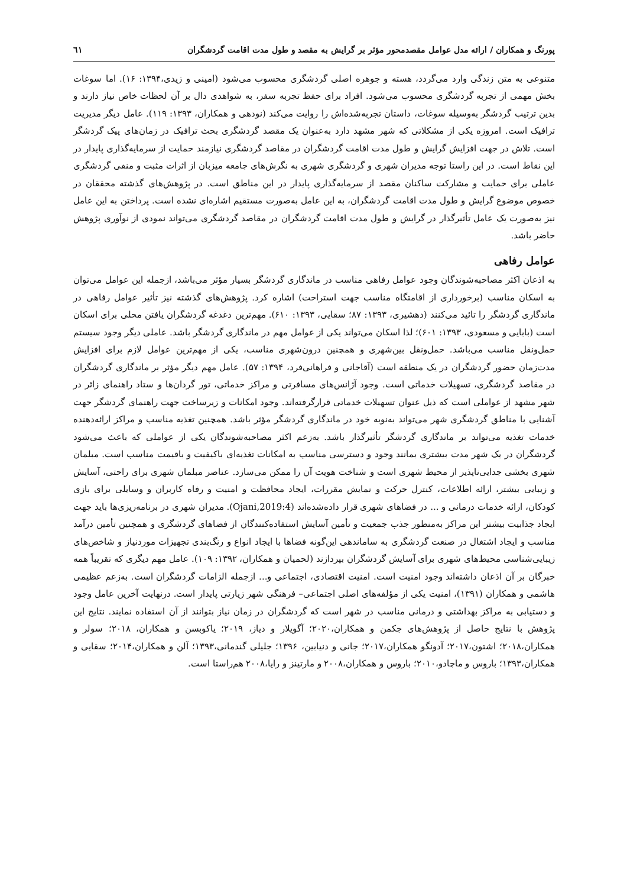پورنگ و همکاران / ارائه مدل عوامل مقصدمحور مؤثر بر گرایش به مقصد و طول مدت اقامت گردشگران ٦١
متنوعی به متن زندگی وارد می‌گردد، هسته و جوهره اصلی گردشگری محسوب می‌شود (امینی و زیدی،۱۳۹۴: ۱۶). اما سوغات بخش مهمی از تجربه گردشگری محسوب می‌شود. افراد برای حفظ تجربه سفر، به شواهدی دال بر آن لحظات خاص نیاز دارند و بدین ترتیب گردشگر به‌وسیله سوغات، داستان تجربه‌شده‌اش را روایت می‌کند (نودهی و همکاران، ۱۳۹۳: ۱۱۹). عامل دیگر مدیریت ترافیک است. امروزه یکی از مشکلاتی که شهر مشهد دارد به‌عنوان یک مقصد گردشگری بحث ترافیک در زمان‌های پیک گردشگر است. تلاش در جهت افزایش گرایش و طول مدت اقامت گردشگران در مقاصد گردشگری نیازمند حمایت از سرمایه‌گذاری پایدار در این نقاط است. در این راستا توجه مدیران شهری و گردشگری شهری به نگرش‌های جامعه میزبان از اثرات مثبت و منفی گردشگری عاملی برای حمایت و مشارکت ساکنان مقصد از سرمایه‌گذاری پایدار در این مناطق است. در پژوهش‌های گذشته محققان در خصوص موضوع گرایش و طول مدت اقامت گردشگران، به این عامل به‌صورت مستقیم اشاره‌ای نشده است. پرداختن به این عامل نیز به‌صورت یک عامل تأثیرگذار در گرایش و طول مدت اقامت گردشگران در مقاصد گردشگری می‌تواند نمودی از نوآوری پژوهش حاضر باشد.
عوامل رفاهی
به اذعان اکثر مصاحبه‌شوندگان وجود عوامل رفاهی مناسب در ماندگاری گردشگر بسیار مؤثر می‌باشد، ازجمله این عوامل می‌توان به اسکان مناسب (برخورداری از اقامتگاه مناسب جهت استراحت) اشاره کرد. پژوهش‌های گذشته نیز تأثیر عوامل رفاهی در ماندگاری گردشگر را تائید می‌کنند (دهشیری، ۱۳۹۳: ۸۷؛ سقایی، ۱۳۹۳: ۶۱۰). مهم‌ترین دغدغه گردشگران یافتن محلی برای اسکان است (بابایی و مسعودی، ۱۳۹۳: ۶۰۱)؛ لذا اسکان می‌تواند یکی از عوامل مهم در ماندگاری گردشگر باشد. عاملی دیگر وجود سیستم حمل‌ونقل مناسب می‌باشد. حمل‌ونقل بین‌شهری و همچنین درون‌شهری مناسب، یکی از مهم‌ترین عوامل لازم برای افزایش مدت‌زمان حضور گردشگران در یک منطقه است (آقاجانی و فراهانی‌فرد، ۱۳۹۴: ۵۷). عامل مهم دیگر مؤثر بر ماندگاری گردشگران در مقاصد گردشگری، تسهیلات خدماتی است. وجود آژانس‌های مسافرتی و مراکز خدماتی، تور گردان‌ها و ستاد راهنمای زائر در شهر مشهد از عواملی است که ذیل عنوان تسهیلات خدماتی قرارگرفته‌اند. وجود امکانات و زیرساخت جهت راهنمای گردشگر جهت آشنایی با مناطق گردشگری شهر می‌تواند به‌نوبه خود در ماندگاری گردشگر مؤثر باشد. همچنین تغذیه مناسب و مراکز ارائه‌دهنده خدمات تغذیه می‌تواند بر ماندگاری گردشگر تأثیرگذار باشد. به‌زعم اکثر مصاحبه‌شوندگان یکی از عواملی که باعث می‌شود گردشگران در یک شهر مدت بیشتری بمانند وجود و دسترسی مناسب به امکانات تغذیه‌ای باکیفیت و باقیمت مناسب است. مبلمان شهری بخشی جدایی‌ناپذیر از محیط شهری است و شناخت هویت آن را ممکن می‌سازد. عناصر مبلمان شهری برای راحتی، آسایش و زیبایی بیشتر، ارائه اطلاعات، کنترل حرکت و نمایش مقررات، ایجاد محافظت و امنیت و رفاه کاربران و وسایلی برای بازی کودکان، ارائه خدمات درمانی و ... در فضاهای شهری قرار داده‌شده‌اند (Ojani,2019:4). مدیران شهری در برنامه‌ریزی‌ها باید جهت ایجاد جذابیت بیشتر این مراکز به‌منظور جذب جمعیت و تأمین آسایش استفاده‌کنندگان از فضاهای گردشگری و همچنین تأمین درآمد مناسب و ایجاد اشتغال در صنعت گردشگری به ساماندهی این‌گونه فضاها با ایجاد انواع و رنگ‌بندی تجهیزات موردنیاز و شاخص‌های زیبایی‌شناسی محیط‌های شهری برای آسایش گردشگران بپردازند (لحمیان و همکاران، ۱۳۹۲: ۱۰۹). عامل مهم دیگری که تقریباً همه خبرگان بر آن اذعان داشته‌اند وجود امنیت است. امنیت اقتصادی، اجتماعی و... ازجمله الزامات گردشگران است. به‌زعم عظیمی هاشمی و همکاران (۱۳۹۱)، امنیت یکی از مؤلفه‌های اصلی اجتماعی– فرهنگی شهر زیارتی پایدار است. درنهایت آخرین عامل وجود و دستیابی به مراکز بهداشتی و درمانی مناسب در شهر است که گردشگران در زمان نیاز بتوانند از آن استفاده نمایند. نتایج این پژوهش با نتایج حاصل از پژوهش‌های جکمن و همکاران،۲۰۲۰؛ آگویلار و دیاز، ۲۰۱۹؛ یاکوبسن و همکاران، ۲۰۱۸؛ سولر و همکاران،۲۰۱۸؛ اشتون،۲۰۱۷؛ آدونگو همکاران،۲۰۱۷؛ جانی و دنیابین، ۱۳۹۶؛ جلیلی گندمانی،۱۳۹۳؛ آلن و همکاران،۲۰۱۴؛ سقایی و همکاران،۱۳۹۳؛ باروس و ماچادو،۲۰۱۰؛ باروس و همکاران،۲۰۰۸ و مارتینز و رایا،۲۰۰۸ هم‌راستا است.